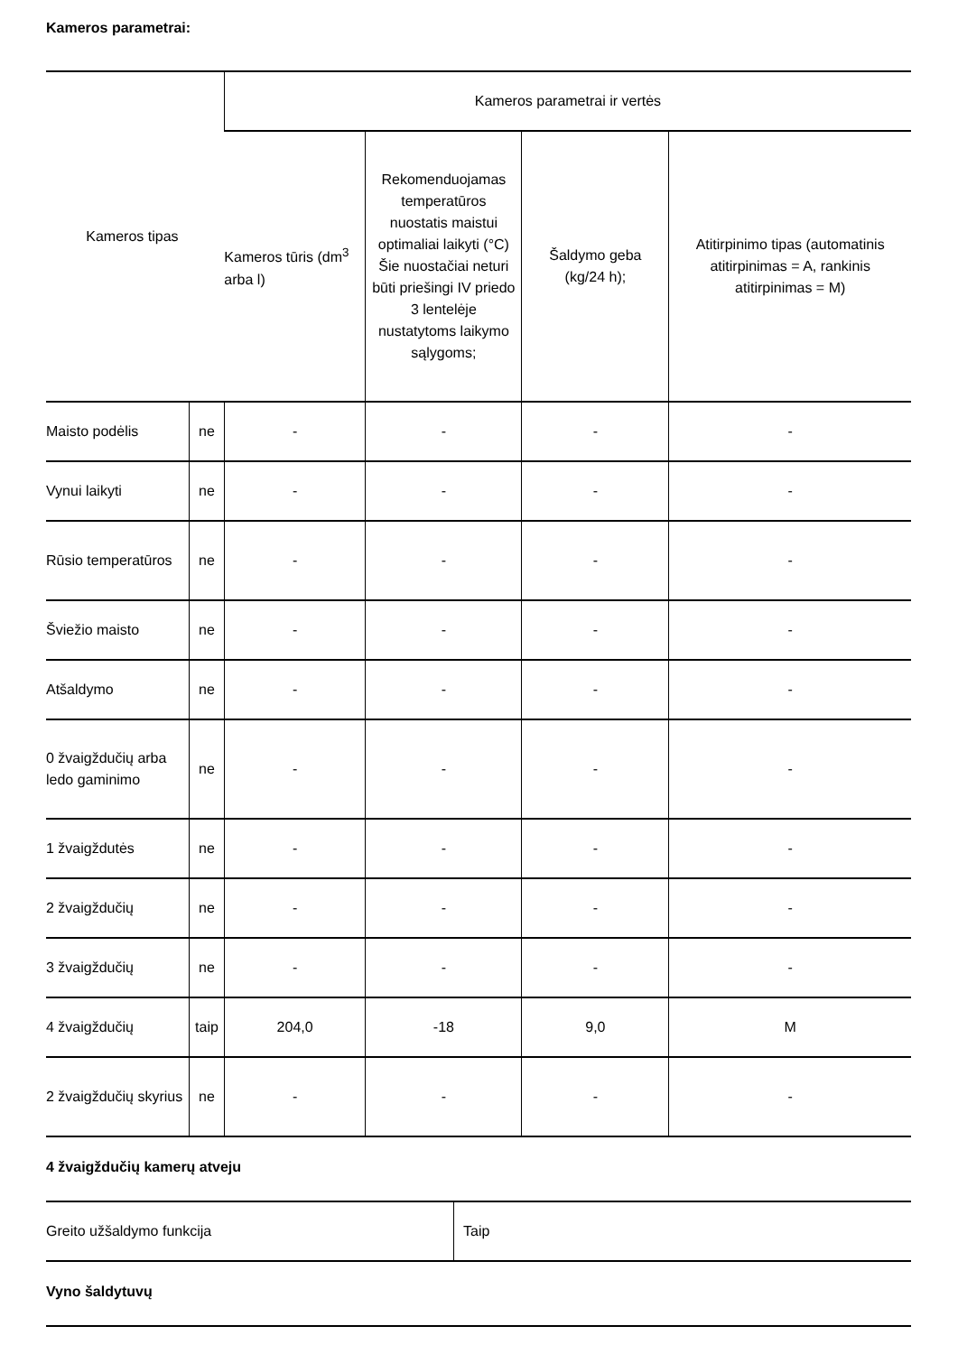Kameros parametrai:
| Kameros tipas | | Kameros parametrai ir vertės | | | |
| --- | --- | --- | --- | --- | --- |
| | | Kameros tūris (dm<sup>3</sup> arba l) | Rekomenduojamas temperatūros nuostatis maistui optimaliai laikyti (°C) Šie nuostačiai neturi būti priešingi IV priedo 3 lentelėje nustatytoms laikymo sąlygoms; | Šaldymo geba (kg/24 h); | Atitirpinimo tipas (automatinis atitirpinimas = A, rankinis atitirpinimas = M) |
| Maisto podėlis | ne | - | - | - | - |
| Vynui laikyti | ne | - | - | - | - |
| Rūsio temperatūros | ne | - | - | - | - |
| Šviežio maisto | ne | - | - | - | - |
| Atšaldymo | ne | - | - | - | - |
| 0 žvaigždučių arba ledo gaminimo | ne | - | - | - | - |
| 1 žvaigždutės | ne | - | - | - | - |
| 2 žvaigždučių | ne | - | - | - | - |
| 3 žvaigždučių | ne | - | - | - | - |
| 4 žvaigždučių | taip | 204,0 | -18 | 9,0 | M |
| 2 žvaigždučių skyrius | ne | - | - | - | - |
4 žvaigždučių kamerų atveju
| Greito užšaldymo funkcija | Taip |
Vyno šaldytuvų